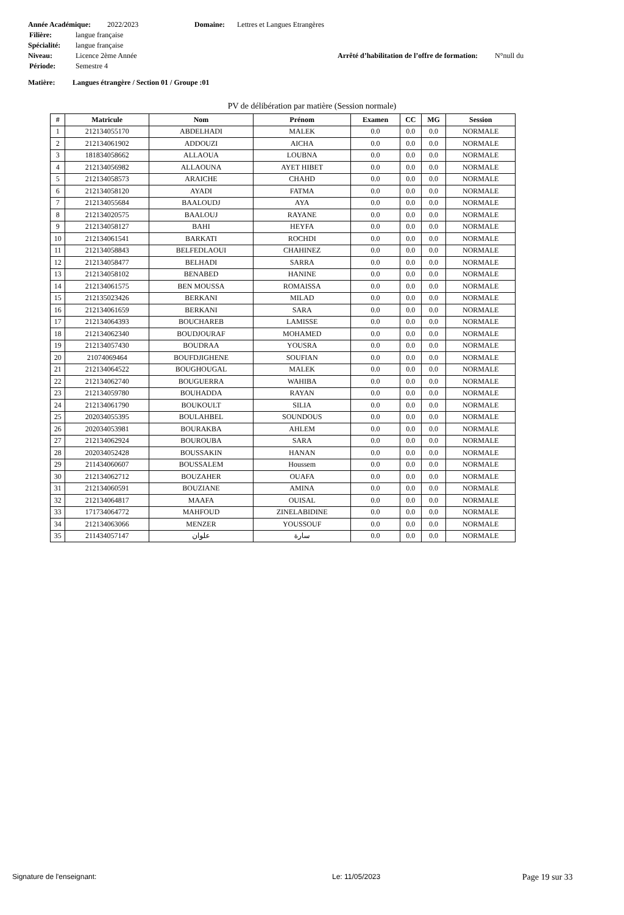Année Académique: 2022/2023 Domaine: Lettres et Langues Etrangères
Filière: langue française
Spécialité: langue française
Niveau: Licence 2ème Année Arrêté d’habilitation de l’offre de formation: N°null du
Période: Semestre 4
Matière: Langues étrangère / Section 01 / Groupe :01
PV de délibération par matière (Session normale)
| # | Matricule | Nom | Prénom | Examen | CC | MG | Session |
| --- | --- | --- | --- | --- | --- | --- | --- |
| 1 | 212134055170 | ABDELHADI | MALEK | 0.0 | 0.0 | 0.0 | NORMALE |
| 2 | 212134061902 | ADDOUZI | AICHA | 0.0 | 0.0 | 0.0 | NORMALE |
| 3 | 181834058662 | ALLAOUA | LOUBNA | 0.0 | 0.0 | 0.0 | NORMALE |
| 4 | 212134056982 | ALLAOUNA | AYET HIBET | 0.0 | 0.0 | 0.0 | NORMALE |
| 5 | 212134058573 | ARAICHE | CHAHD | 0.0 | 0.0 | 0.0 | NORMALE |
| 6 | 212134058120 | AYADI | FATMA | 0.0 | 0.0 | 0.0 | NORMALE |
| 7 | 212134055684 | BAALOUDJ | AYA | 0.0 | 0.0 | 0.0 | NORMALE |
| 8 | 212134020575 | BAALOUJ | RAYANE | 0.0 | 0.0 | 0.0 | NORMALE |
| 9 | 212134058127 | BAHI | HEYFA | 0.0 | 0.0 | 0.0 | NORMALE |
| 10 | 212134061541 | BARKATI | ROCHDI | 0.0 | 0.0 | 0.0 | NORMALE |
| 11 | 212134058843 | BELFEDLAOUI | CHAHINEZ | 0.0 | 0.0 | 0.0 | NORMALE |
| 12 | 212134058477 | BELHADI | SARRA | 0.0 | 0.0 | 0.0 | NORMALE |
| 13 | 212134058102 | BENABED | HANINE | 0.0 | 0.0 | 0.0 | NORMALE |
| 14 | 212134061575 | BEN MOUSSA | ROMAISSA | 0.0 | 0.0 | 0.0 | NORMALE |
| 15 | 212135023426 | BERKANI | MILAD | 0.0 | 0.0 | 0.0 | NORMALE |
| 16 | 212134061659 | BERKANI | SARA | 0.0 | 0.0 | 0.0 | NORMALE |
| 17 | 212134064393 | BOUCHAREB | LAMISSE | 0.0 | 0.0 | 0.0 | NORMALE |
| 18 | 212134062340 | BOUDJOURAF | MOHAMED | 0.0 | 0.0 | 0.0 | NORMALE |
| 19 | 212134057430 | BOUDRAA | YOUSRA | 0.0 | 0.0 | 0.0 | NORMALE |
| 20 | 21074069464 | BOUFDJIGHENE | SOUFIAN | 0.0 | 0.0 | 0.0 | NORMALE |
| 21 | 212134064522 | BOUGHOUGAL | MALEK | 0.0 | 0.0 | 0.0 | NORMALE |
| 22 | 212134062740 | BOUGUERRA | WAHIBA | 0.0 | 0.0 | 0.0 | NORMALE |
| 23 | 212134059780 | BOUHADDA | RAYAN | 0.0 | 0.0 | 0.0 | NORMALE |
| 24 | 212134061790 | BOUKOULT | SILIA | 0.0 | 0.0 | 0.0 | NORMALE |
| 25 | 202034055395 | BOULAHBEL | SOUNDOUS | 0.0 | 0.0 | 0.0 | NORMALE |
| 26 | 202034053981 | BOURAKBA | AHLEM | 0.0 | 0.0 | 0.0 | NORMALE |
| 27 | 212134062924 | BOUROUBA | SARA | 0.0 | 0.0 | 0.0 | NORMALE |
| 28 | 202034052428 | BOUSSAKIN | HANAN | 0.0 | 0.0 | 0.0 | NORMALE |
| 29 | 211434060607 | BOUSSALEM | Houssem | 0.0 | 0.0 | 0.0 | NORMALE |
| 30 | 212134062712 | BOUZAHER | OUAFA | 0.0 | 0.0 | 0.0 | NORMALE |
| 31 | 212134060591 | BOUZIANE | AMINA | 0.0 | 0.0 | 0.0 | NORMALE |
| 32 | 212134064817 | MAAFA | OUISAL | 0.0 | 0.0 | 0.0 | NORMALE |
| 33 | 171734064772 | MAHFOUD | ZINELABIDINE | 0.0 | 0.0 | 0.0 | NORMALE |
| 34 | 212134063066 | MENZER | YOUSSOUF | 0.0 | 0.0 | 0.0 | NORMALE |
| 35 | 211434057147 | علوان | سارة | 0.0 | 0.0 | 0.0 | NORMALE |
Signature de l'enseignant: Le: 11/05/2023 Page 19 sur 33